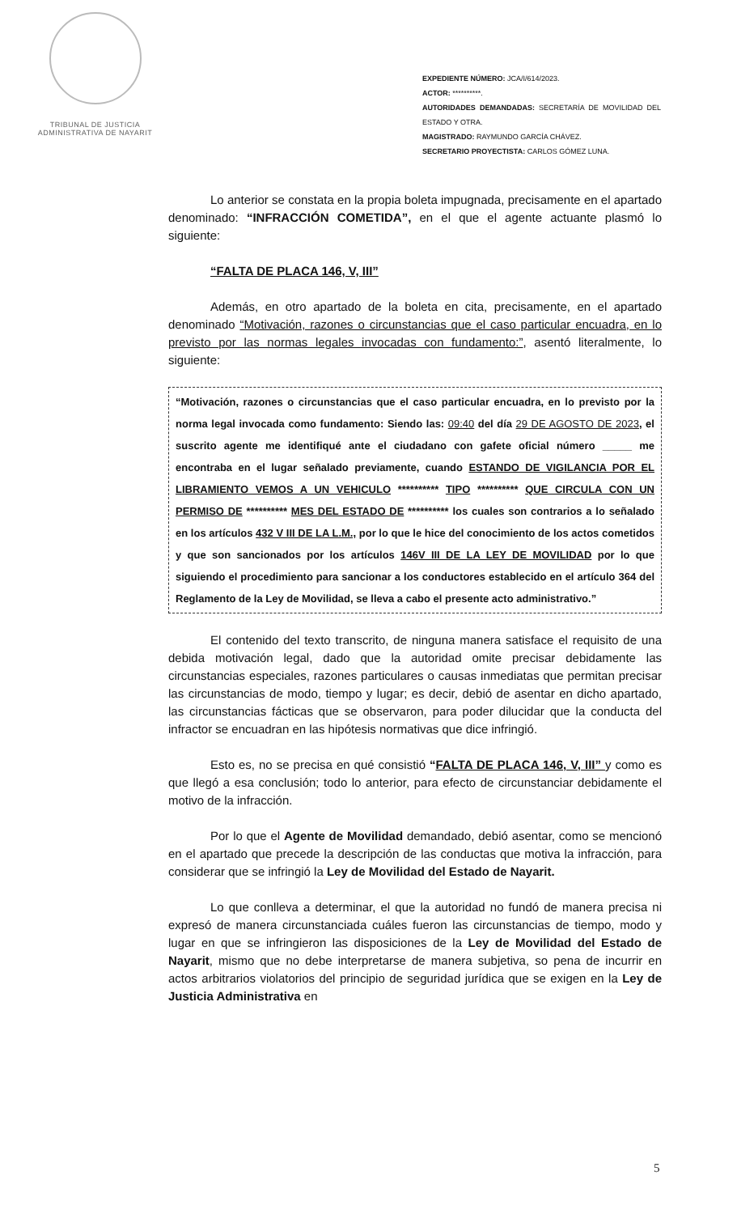TRIBUNAL DE JUSTICIA
ADMINISTRATIVA DE NAYARIT
EXPEDIENTE NÚMERO: JCA/I/614/2023.
ACTOR: **********.
AUTORIDADES DEMANDADAS: SECRETARÍA DE MOVILIDAD DEL ESTADO Y OTRA.
MAGISTRADO: RAYMUNDO GARCÍA CHÁVEZ.
SECRETARIO PROYECTISTA: CARLOS GÓMEZ LUNA.
Lo anterior se constata en la propia boleta impugnada, precisamente en el apartado denominado: “INFRACCIÓN COMETIDA”, en el que el agente actuante plasmó lo siguiente:
“FALTA DE PLACA 146, V, III”
Además, en otro apartado de la boleta en cita, precisamente, en el apartado denominado “Motivación, razones o circunstancias que el caso particular encuadra, en lo previsto por las normas legales invocadas con fundamento:”, asentó literalmente, lo siguiente:
“Motivación, razones o circunstancias que el caso particular encuadra, en lo previsto por la norma legal invocada como fundamento: Siendo las: 09:40 del día 29 DE AGOSTO DE 2023, el suscrito agente me identifiqué ante el ciudadano con gafete oficial número _____ me encontraba en el lugar señalado previamente, cuando ESTANDO DE VIGILANCIA POR EL LIBRAMIENTO VEMOS A UN VEHICULO ********** TIPO ********** QUE CIRCULA CON UN PERMISO DE ********** MES DEL ESTADO DE ********** los cuales son contrarios a lo señalado en los artículos 432 V III DE LA L.M., por lo que le hice del conocimiento de los actos cometidos y que son sancionados por los artículos 146V III DE LA LEY DE MOVILIDAD por lo que siguiendo el procedimiento para sancionar a los conductores establecido en el artículo 364 del Reglamento de la Ley de Movilidad, se lleva a cabo el presente acto administrativo.”
El contenido del texto transcrito, de ninguna manera satisface el requisito de una debida motivación legal, dado que la autoridad omite precisar debidamente las circunstancias especiales, razones particulares o causas inmediatas que permitan precisar las circunstancias de modo, tiempo y lugar; es decir, debió de asentar en dicho apartado, las circunstancias fácticas que se observaron, para poder dilucidar que la conducta del infractor se encuadran en las hipótesis normativas que dice infringió.
Esto es, no se precisa en qué consistió “FALTA DE PLACA 146, V, III” y como es que llegó a esa conclusión; todo lo anterior, para efecto de circunstanciar debidamente el motivo de la infracción.
Por lo que el Agente de Movilidad demandado, debió asentar, como se mencionó en el apartado que precede la descripción de las conductas que motiva la infracción, para considerar que se infringió la Ley de Movilidad del Estado de Nayarit.
Lo que conlleva a determinar, el que la autoridad no fundó de manera precisa ni expresó de manera circunstanciada cuáles fueron las circunstancias de tiempo, modo y lugar en que se infringieron las disposiciones de la Ley de Movilidad del Estado de Nayarit, mismo que no debe interpretarse de manera subjetiva, so pena de incurrir en actos arbitrarios violatorios del principio de seguridad jurídica que se exigen en la Ley de Justicia Administrativa en
5